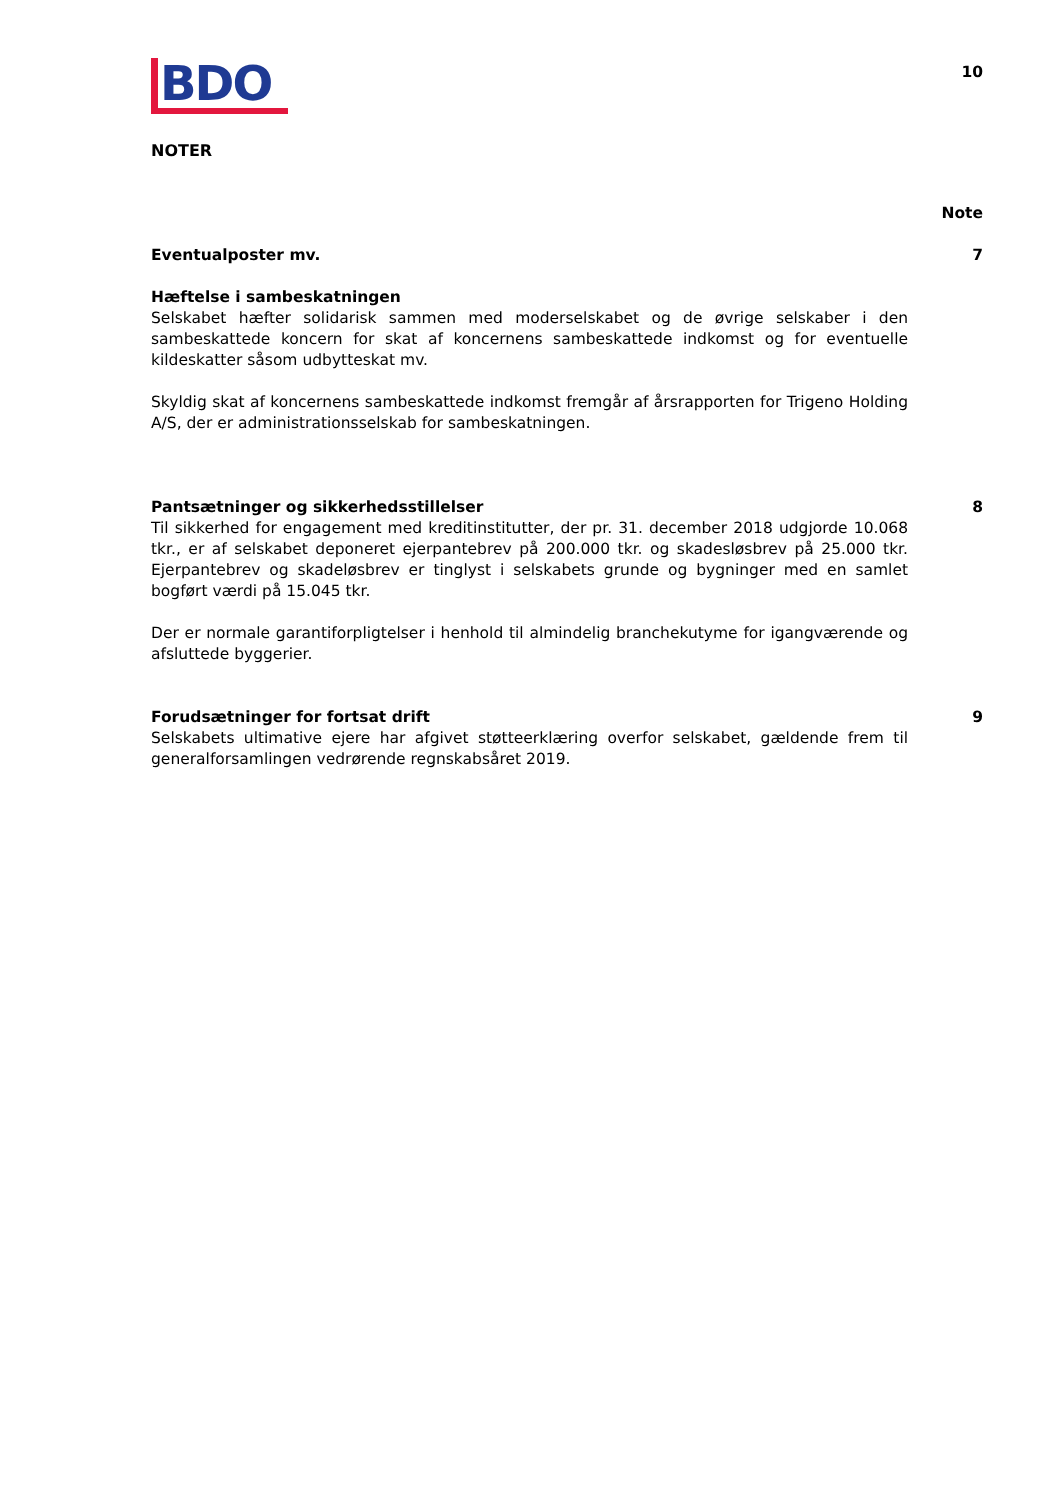BDO
10
NOTER
Note
Eventualposter mv. 7
Hæftelse i sambeskatningen
Selskabet hæfter solidarisk sammen med moderselskabet og de øvrige selskaber i den sambeskattede koncern for skat af koncernens sambeskattede indkomst og for eventuelle kildeskatter såsom udbytteskat mv.
Skyldig skat af koncernens sambeskattede indkomst fremgår af årsrapporten for Trigeno Holding A/S, der er administrationsselskab for sambeskatningen.
Pantsætninger og sikkerhedsstillelser
Til sikkerhed for engagement med kreditinstitutter, der pr. 31. december 2018 udgjorde 10.068 tkr., er af selskabet deponeret ejerpantebrev på 200.000 tkr. og skadesløsbrev på 25.000 tkr. Ejerpantebrev og skadeløsbrev er tinglyst i selskabets grunde og bygninger med en samlet bogført værdi på 15.045 tkr.
Der er normale garantiforpligtelser i henhold til almindelig branchekutyme for igangværende og afsluttede byggerier.
8
Forudsætninger for fortsat drift
Selskabets ultimative ejere har afgivet støtteerklæring overfor selskabet, gældende frem til generalforsamlingen vedrørende regnskabsåret 2019.
9